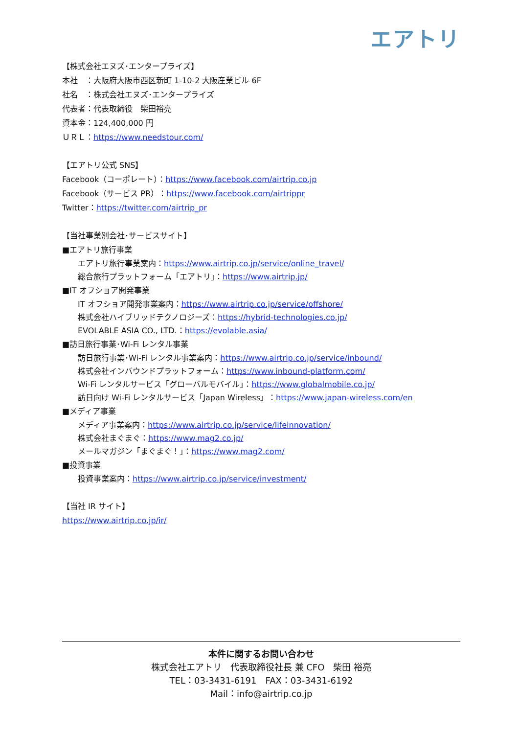エアトリ
【株式会社エヌズ･エンタープライズ】
本社　：大阪府大阪市西区新町 1-10-2 大阪産業ビル 6F
社名　：株式会社エヌズ･エンタープライズ
代表者：代表取締役　柴田裕亮
資本金：124,400,000 円
ＵＲＬ：https://www.needstour.com/
【エアトリ公式 SNS】
Facebook（コーポレート）：https://www.facebook.com/airtrip.co.jp
Facebook（サービス PR）：https://www.facebook.com/airtrippr
Twitter：https://twitter.com/airtrip_pr
【当社事業別会社･サービスサイト】
■エアトリ旅行事業
エアトリ旅行事業案内：https://www.airtrip.co.jp/service/online_travel/
総合旅行プラットフォーム「エアトリ」：https://www.airtrip.jp/
■IT オフショア開発事業
IT オフショア開発事業案内：https://www.airtrip.co.jp/service/offshore/
株式会社ハイブリッドテクノロジーズ：https://hybrid-technologies.co.jp/
EVOLABLE ASIA CO., LTD.：https://evolable.asia/
■訪日旅行事業･Wi-Fi レンタル事業
訪日旅行事業･Wi-Fi レンタル事業案内：https://www.airtrip.co.jp/service/inbound/
株式会社インバウンドプラットフォーム：https://www.inbound-platform.com/
Wi-Fi レンタルサービス「グローバルモバイル」：https://www.globalmobile.co.jp/
訪日向け Wi-Fi レンタルサービス「Japan Wireless」：https://www.japan-wireless.com/en
■メディア事業
メディア事業案内：https://www.airtrip.co.jp/service/lifeinnovation/
株式会社まぐまぐ：https://www.mag2.co.jp/
メールマガジン「まぐまぐ！」：https://www.mag2.com/
■投資事業
投資事業案内：https://www.airtrip.co.jp/service/investment/
【当社 IR サイト】
https://www.airtrip.co.jp/ir/
本件に関するお問い合わせ
株式会社エアトリ　代表取締役社長 兼 CFO　柴田 裕亮
TEL：03-3431-6191　FAX：03-3431-6192
Mail：info@airtrip.co.jp